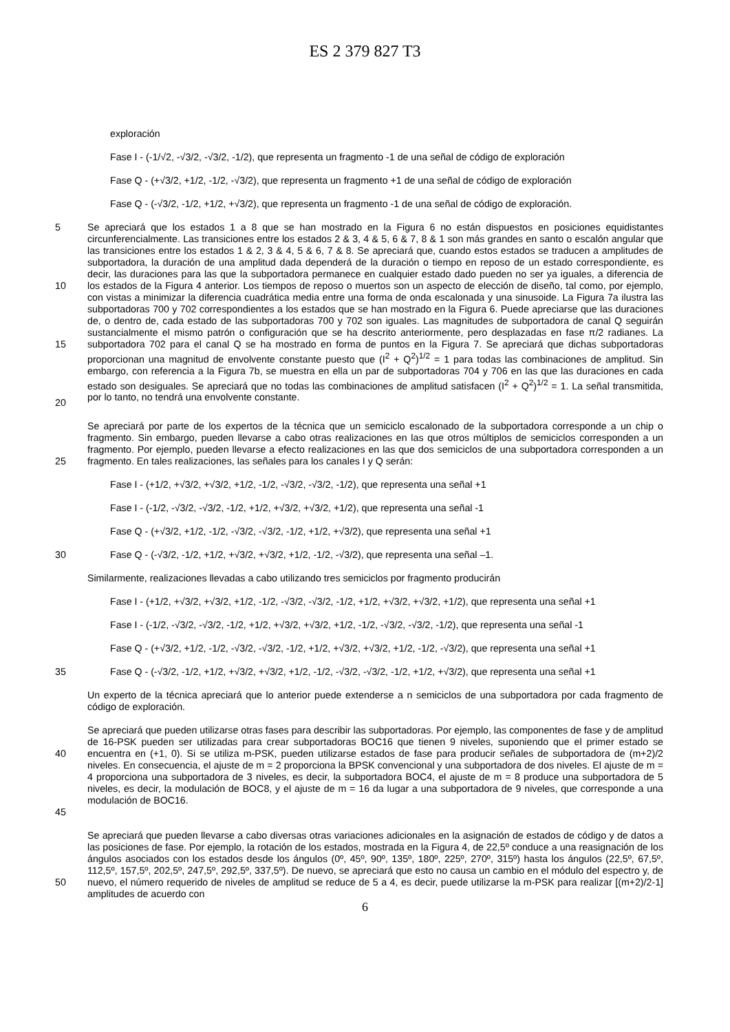ES 2 379 827 T3
exploración
Fase I - (-1/√2, -√3/2, -√3/2, -1/2), que representa un fragmento -1 de una señal de código de exploración
Fase Q - (+√3/2, +1/2, -1/2, -√3/2), que representa un fragmento +1 de una señal de código de exploración
Fase Q - (-√3/2, -1/2, +1/2, +√3/2), que representa un fragmento -1 de una señal de código de exploración.
5
10
15
20
Se apreciará que los estados 1 a 8 que se han mostrado en la Figura 6 no están dispuestos en posiciones equidistantes circunferencialmente. Las transiciones entre los estados 2 & 3, 4 & 5, 6 & 7, 8 & 1 son más grandes en santo o escalón angular que las transiciones entre los estados 1 & 2, 3 & 4, 5 & 6, 7 & 8. Se apreciará que, cuando estos estados se traducen a amplitudes de subportadora, la duración de una amplitud dada dependerá de la duración o tiempo en reposo de un estado correspondiente, es decir, las duraciones para las que la subportadora permanece en cualquier estado dado pueden no ser ya iguales, a diferencia de los estados de la Figura 4 anterior. Los tiempos de reposo o muertos son un aspecto de elección de diseño, tal como, por ejemplo, con vistas a minimizar la diferencia cuadrática media entre una forma de onda escalonada y una sinusoide. La Figura 7a ilustra las subportadoras 700 y 702 correspondientes a los estados que se han mostrado en la Figura 6. Puede apreciarse que las duraciones de, o dentro de, cada estado de las subportadoras 700 y 702 son iguales. Las magnitudes de subportadora de canal Q seguirán sustancialmente el mismo patrón o configuración que se ha descrito anteriormente, pero desplazadas en fase π/2 radianes. La subportadora 702 para el canal Q se ha mostrado en forma de puntos en la Figura 7. Se apreciará que dichas subportadoras proporcionan una magnitud de envolvente constante puesto que (I<sup>2</sup> + Q<sup>2</sup>)<sup>1/2</sup> = 1 para todas las combinaciones de amplitud. Sin embargo, con referencia a la Figura 7b, se muestra en ella un par de subportadoras 704 y 706 en las que las duraciones en cada estado son desiguales. Se apreciará que no todas las combinaciones de amplitud satisfacen (I<sup>2</sup> + Q<sup>2</sup>)<sup>1/2</sup> = 1. La señal transmitida, por lo tanto, no tendrá una envolvente constante.
25 Se apreciará por parte de los expertos de la técnica que un semiciclo escalonado de la subportadora corresponde a un chip o fragmento. Sin embargo, pueden llevarse a cabo otras realizaciones en las que otros múltiplos de semiciclos corresponden a un fragmento. Por ejemplo, pueden llevarse a efecto realizaciones en las que dos semiciclos de una subportadora corresponden a un fragmento. En tales realizaciones, las señales para los canales I y Q serán:
Fase I - (+1/2, +√3/2, +√3/2, +1/2, -1/2, -√3/2, -√3/2, -1/2), que representa una señal +1
Fase I - (-1/2, -√3/2, -√3/2, -1/2, +1/2, +√3/2, +√3/2, +1/2), que representa una señal -1
Fase Q - (+√3/2, +1/2, -1/2, -√3/2, -√3/2, -1/2, +1/2, +√3/2), que representa una señal +1
30 Fase Q - (-√3/2, -1/2, +1/2, +√3/2, +√3/2, +1/2, -1/2, -√3/2), que representa una señal –1.
Similarmente, realizaciones llevadas a cabo utilizando tres semiciclos por fragmento producirán
Fase I - (+1/2, +√3/2, +√3/2, +1/2, -1/2, -√3/2, -√3/2, -1/2, +1/2, +√3/2, +√3/2, +1/2), que representa una señal +1
Fase I - (-1/2, -√3/2, -√3/2, -1/2, +1/2, +√3/2, +√3/2, +1/2, -1/2, -√3/2, -√3/2, -1/2), que representa una señal -1
Fase Q - (+√3/2, +1/2, -1/2, -√3/2, -√3/2, -1/2, +1/2, +√3/2, +√3/2, +1/2, -1/2, -√3/2), que representa una señal +1
35 Fase Q - (-√3/2, -1/2, +1/2, +√3/2, +√3/2, +1/2, -1/2, -√3/2, -√3/2, -1/2, +1/2, +√3/2), que representa una señal +1
Un experto de la técnica apreciará que lo anterior puede extenderse a n semiciclos de una subportadora por cada fragmento de código de exploración.
40
45
Se apreciará que pueden utilizarse otras fases para describir las subportadoras. Por ejemplo, las componentes de fase y de amplitud de 16-PSK pueden ser utilizadas para crear subportadoras BOC16 que tienen 9 niveles, suponiendo que el primer estado se encuentra en (+1, 0). Si se utiliza m-PSK, pueden utilizarse estados de fase para producir señales de subportadora de (m+2)/2 niveles. En consecuencia, el ajuste de m = 2 proporciona la BPSK convencional y una subportadora de dos niveles. El ajuste de m = 4 proporciona una subportadora de 3 niveles, es decir, la subportadora BOC4, el ajuste de m = 8 produce una subportadora de 5 niveles, es decir, la modulación de BOC8, y el ajuste de m = 16 da lugar a una subportadora de 9 niveles, que corresponde a una modulación de BOC16.
50 Se apreciará que pueden llevarse a cabo diversas otras variaciones adicionales en la asignación de estados de código y de datos a las posiciones de fase. Por ejemplo, la rotación de los estados, mostrada en la Figura 4, de 22,5º conduce a una reasignación de los ángulos asociados con los estados desde los ángulos (0º, 45º, 90º, 135º, 180º, 225º, 270º, 315º) hasta los ángulos (22,5º, 67,5º, 112,5º, 157,5º, 202,5º, 247,5º, 292,5º, 337,5º). De nuevo, se apreciará que esto no causa un cambio en el módulo del espectro y, de nuevo, el número requerido de niveles de amplitud se reduce de 5 a 4, es decir, puede utilizarse la m-PSK para realizar [(m+2)/2-1] amplitudes de acuerdo con
6